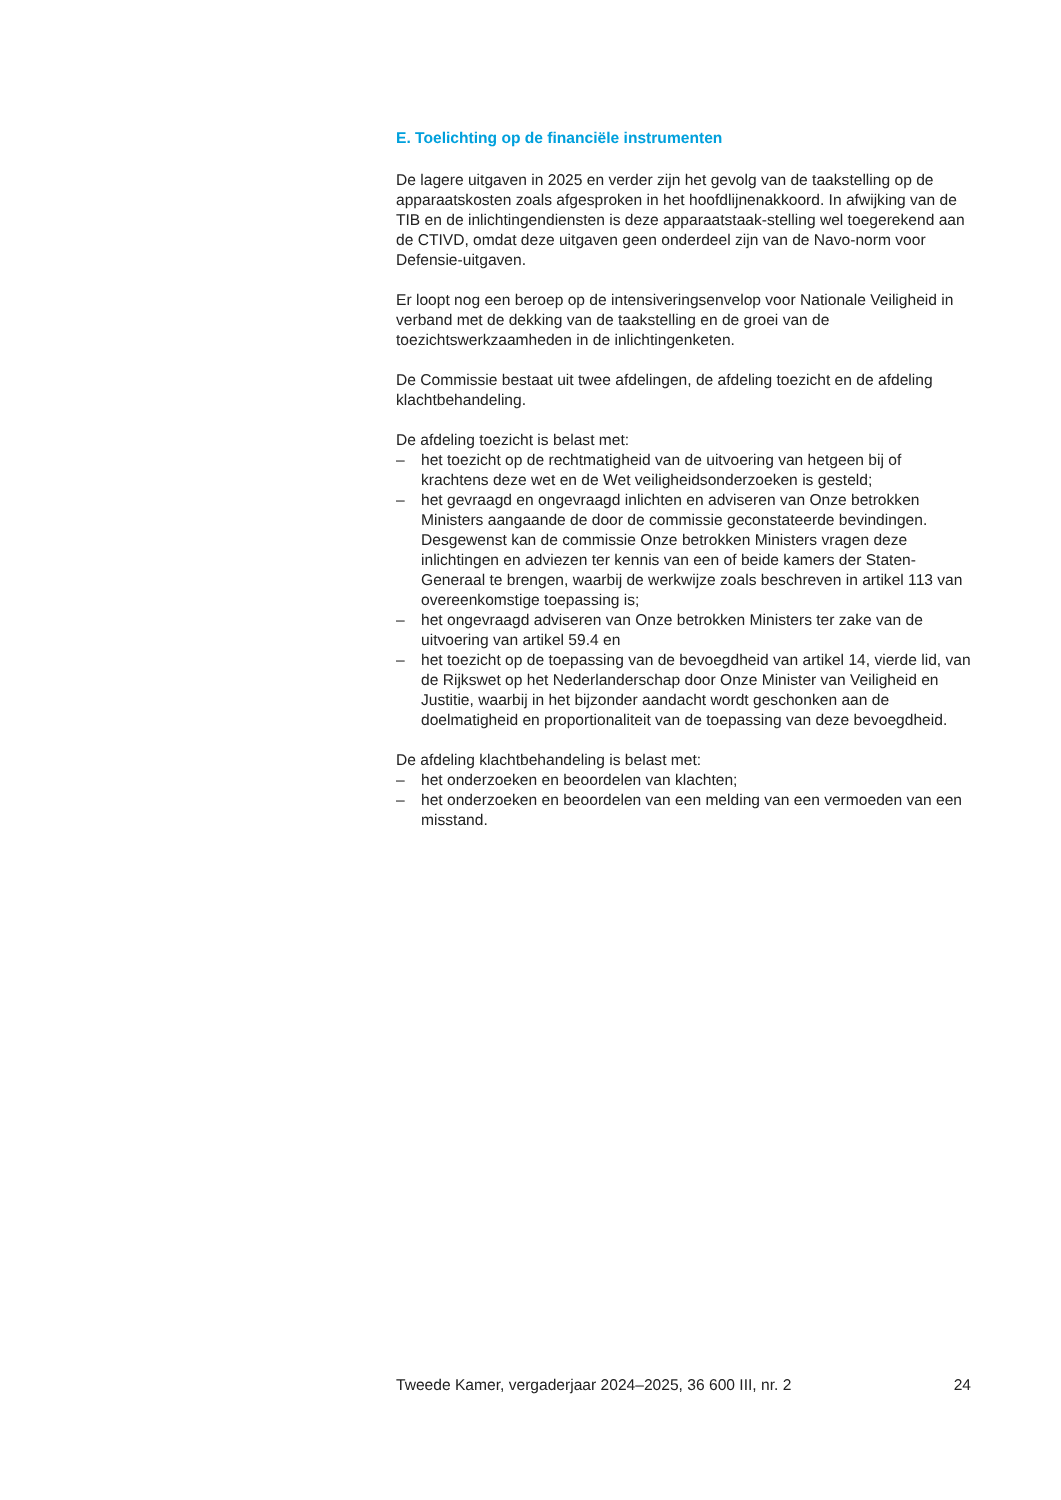E. Toelichting op de financiële instrumenten
De lagere uitgaven in 2025 en verder zijn het gevolg van de taakstelling op de apparaatskosten zoals afgesproken in het hoofdlijnenakkoord. In afwijking van de TIB en de inlichtingendiensten is deze apparaatstaak-stelling wel toegerekend aan de CTIVD, omdat deze uitgaven geen onderdeel zijn van de Navo-norm voor Defensie-uitgaven.
Er loopt nog een beroep op de intensiveringsenvelop voor Nationale Veiligheid in verband met de dekking van de taakstelling en de groei van de toezichtswerkzaamheden in de inlichtingenketen.
De Commissie bestaat uit twee afdelingen, de afdeling toezicht en de afdeling klachtbehandeling.
De afdeling toezicht is belast met:
– het toezicht op de rechtmatigheid van de uitvoering van hetgeen bij of krachtens deze wet en de Wet veiligheidsonderzoeken is gesteld;
– het gevraagd en ongevraagd inlichten en adviseren van Onze betrokken Ministers aangaande de door de commissie geconstateerde bevindingen. Desgewenst kan de commissie Onze betrokken Ministers vragen deze inlichtingen en adviezen ter kennis van een of beide kamers der Staten-Generaal te brengen, waarbij de werkwijze zoals beschreven in artikel 113 van overeenkomstige toepassing is;
– het ongevraagd adviseren van Onze betrokken Ministers ter zake van de uitvoering van artikel 59.4 en
– het toezicht op de toepassing van de bevoegdheid van artikel 14, vierde lid, van de Rijkswet op het Nederlanderschap door Onze Minister van Veiligheid en Justitie, waarbij in het bijzonder aandacht wordt geschonken aan de doelmatigheid en proportionaliteit van de toepassing van deze bevoegdheid.
De afdeling klachtbehandeling is belast met:
– het onderzoeken en beoordelen van klachten;
– het onderzoeken en beoordelen van een melding van een vermoeden van een misstand.
Tweede Kamer, vergaderjaar 2024–2025, 36 600 III, nr. 2 24